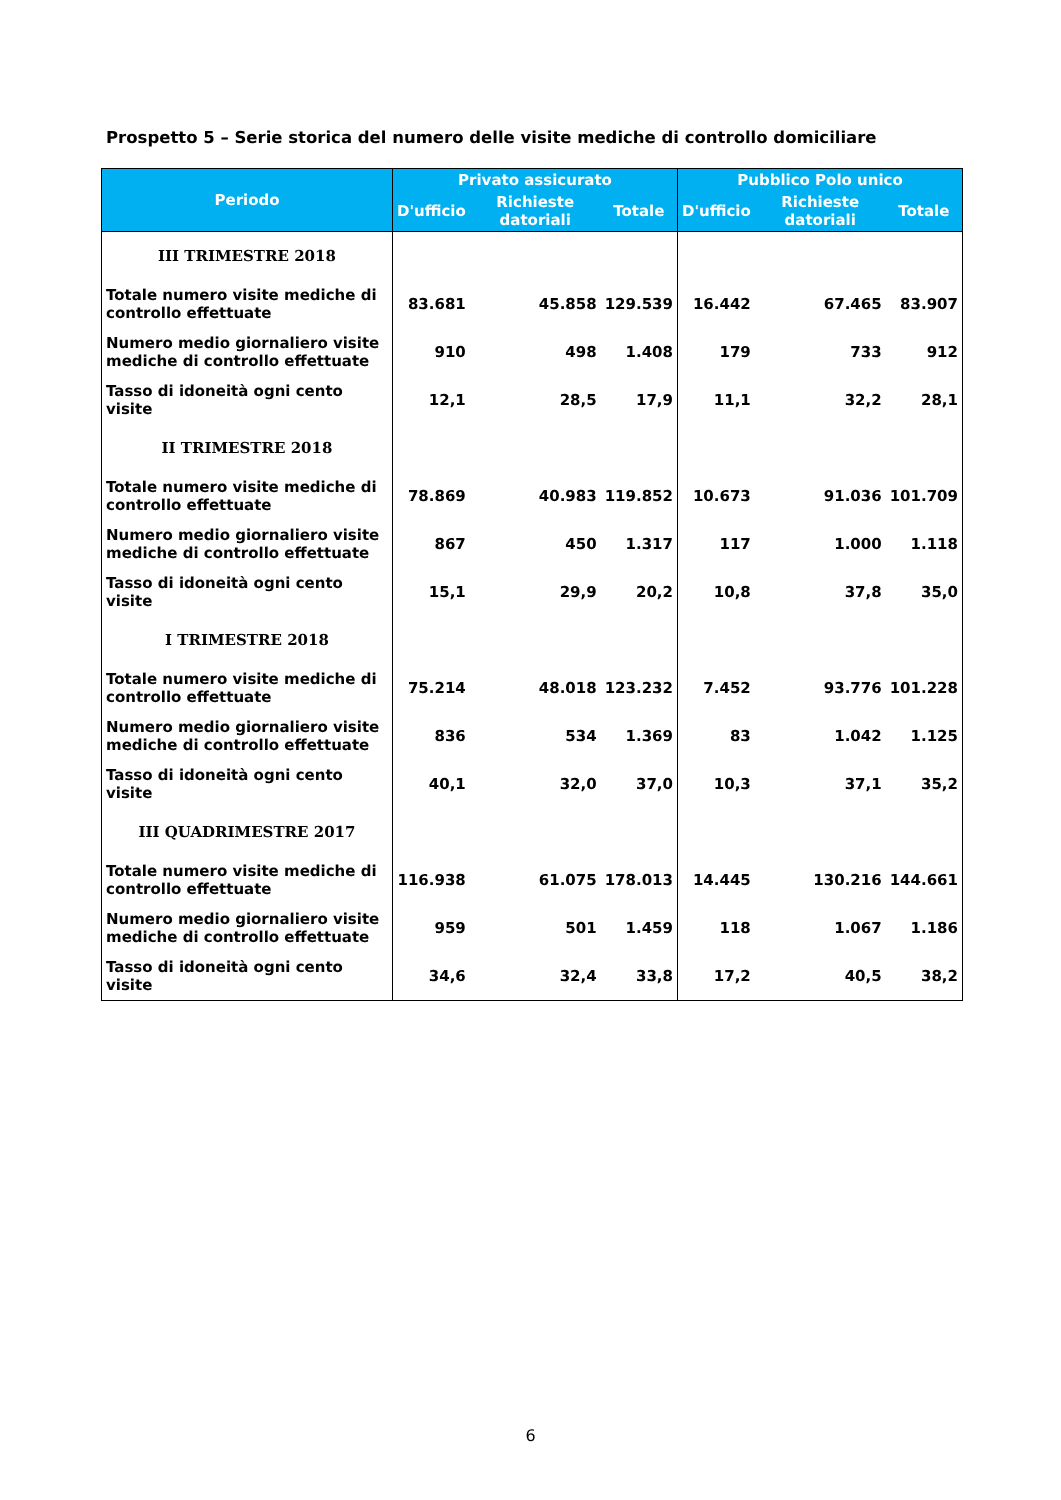Prospetto 5 – Serie storica del numero delle visite mediche di controllo domiciliare
| Periodo | Privato assicurato | | | Pubblico Polo unico | | |
| --- | --- | --- | --- | --- | --- | --- |
| | D'ufficio | Richieste datoriali | Totale | D'ufficio | Richieste datoriali | Totale |
| III TRIMESTRE 2018 | | | | | | |
| Totale numero visite mediche di controllo effettuate | 83.681 | 45.858 | 129.539 | 16.442 | 67.465 | 83.907 |
| Numero medio giornaliero visite mediche di controllo effettuate | 910 | 498 | 1.408 | 179 | 733 | 912 |
| Tasso di idoneità ogni cento visite | 12,1 | 28,5 | 17,9 | 11,1 | 32,2 | 28,1 |
| II TRIMESTRE 2018 | | | | | | |
| Totale numero visite mediche di controllo effettuate | 78.869 | 40.983 | 119.852 | 10.673 | 91.036 | 101.709 |
| Numero medio giornaliero visite mediche di controllo effettuate | 867 | 450 | 1.317 | 117 | 1.000 | 1.118 |
| Tasso di idoneità ogni cento visite | 15,1 | 29,9 | 20,2 | 10,8 | 37,8 | 35,0 |
| I TRIMESTRE 2018 | | | | | | |
| Totale numero visite mediche di controllo effettuate | 75.214 | 48.018 | 123.232 | 7.452 | 93.776 | 101.228 |
| Numero medio giornaliero visite mediche di controllo effettuate | 836 | 534 | 1.369 | 83 | 1.042 | 1.125 |
| Tasso di idoneità ogni cento visite | 40,1 | 32,0 | 37,0 | 10,3 | 37,1 | 35,2 |
| III QUADRIMESTRE 2017 | | | | | | |
| Totale numero visite mediche di controllo effettuate | 116.938 | 61.075 | 178.013 | 14.445 | 130.216 | 144.661 |
| Numero medio giornaliero visite mediche di controllo effettuate | 959 | 501 | 1.459 | 118 | 1.067 | 1.186 |
| Tasso di idoneità ogni cento visite | 34,6 | 32,4 | 33,8 | 17,2 | 40,5 | 38,2 |
6